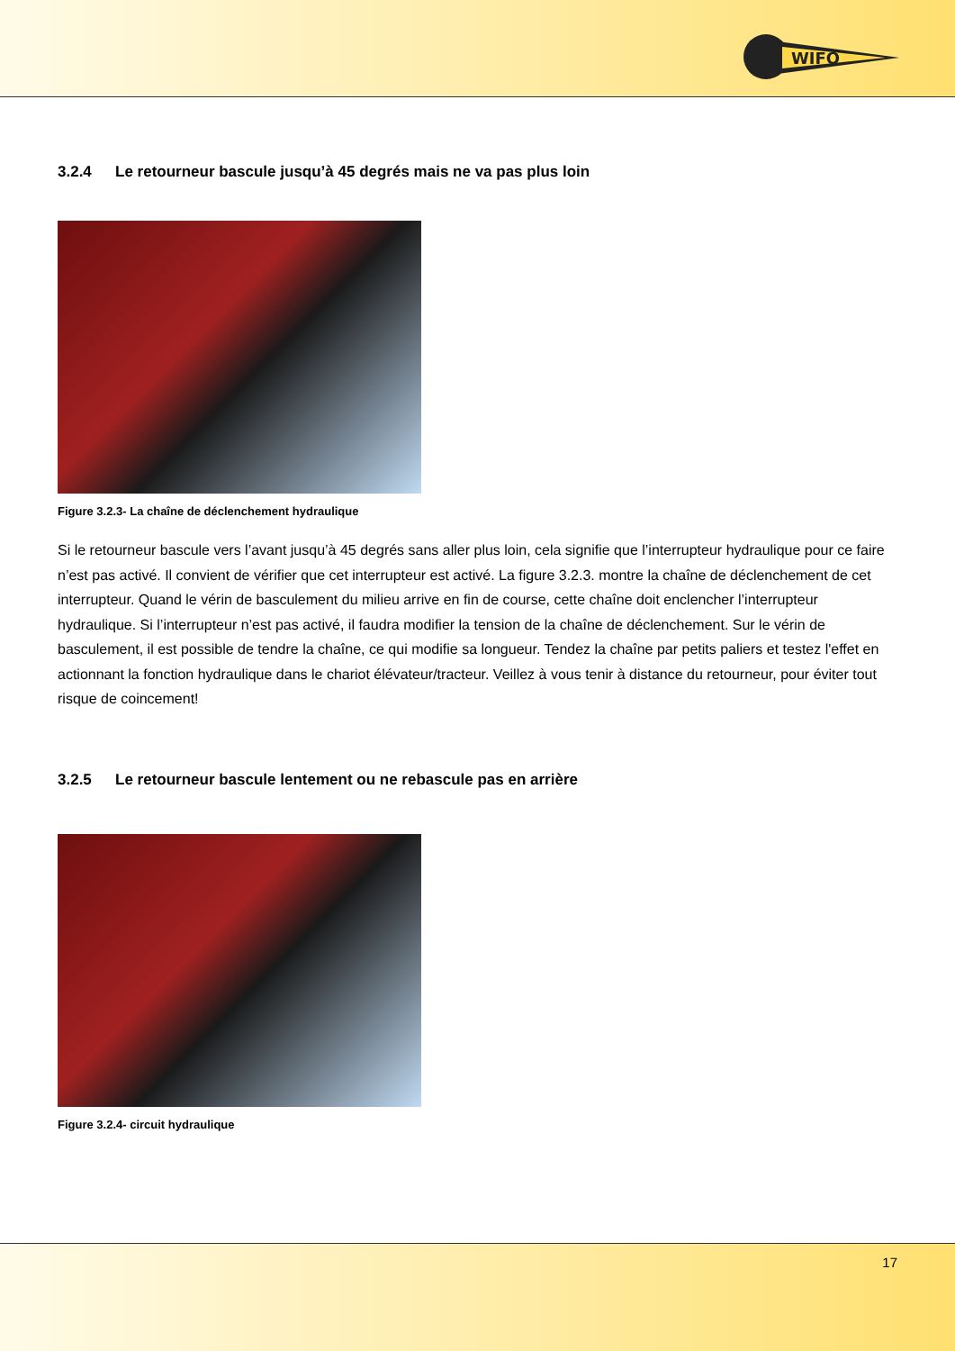WIFO
3.2.4 Le retourneur bascule jusqu’à 45 degrés mais ne va pas plus loin
Figure 3.2.3- La chaîne de déclenchement hydraulique
Si le retourneur bascule vers l’avant jusqu’à 45 degrés sans aller plus loin, cela signifie que l’interrupteur hydraulique pour ce faire n’est pas activé. Il convient de vérifier que cet interrupteur est activé. La figure 3.2.3. montre la chaîne de déclenchement de cet interrupteur. Quand le vérin de basculement du milieu arrive en fin de course, cette chaîne doit enclencher l’interrupteur hydraulique. Si l’interrupteur n’est pas activé, il faudra modifier la tension de la chaîne de déclenchement. Sur le vérin de basculement, il est possible de tendre la chaîne, ce qui modifie sa longueur. Tendez la chaîne par petits paliers et testez l'effet en actionnant la fonction hydraulique dans le chariot élévateur/tracteur. Veillez à vous tenir à distance du retourneur, pour éviter tout risque de coincement!
3.2.5 Le retourneur bascule lentement ou ne rebascule pas en arrière
Figure 3.2.4- circuit hydraulique
17